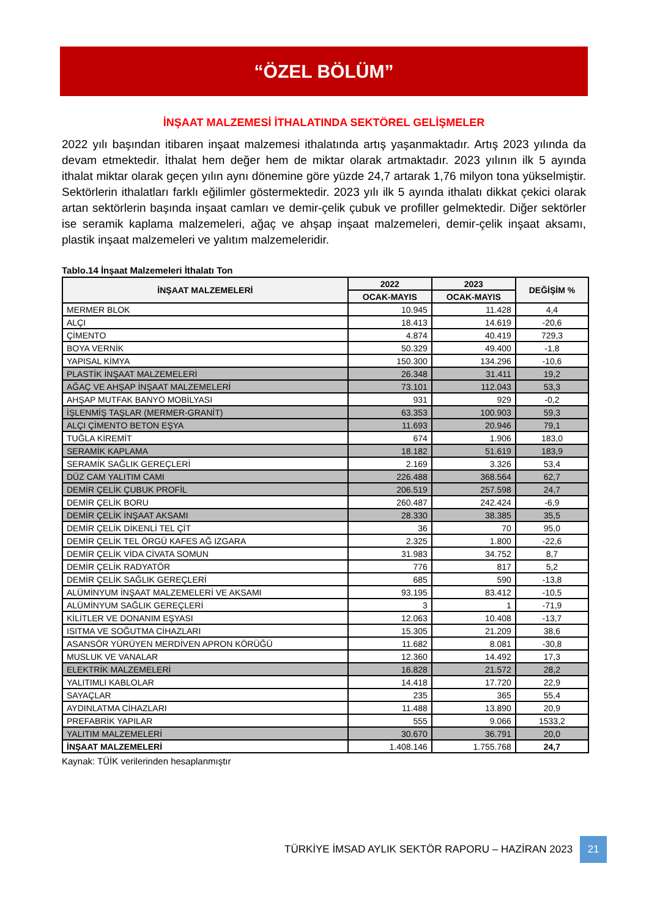“ÖZEL BÖLÜM”
İNŞAAT MALZEMESİ İTHALATINDA SEKTÖREL GELİŞMELER
2022 yılı başından itibaren inşaat malzemesi ithalatında artış yaşanmaktadır. Artış 2023 yılında da devam etmektedir. İthalat hem değer hem de miktar olarak artmaktadır. 2023 yılının ilk 5 ayında ithalat miktar olarak geçen yılın aynı dönemine göre yüzde 24,7 artarak 1,76 milyon tona yükselmiştir. Sektörlerin ithalatları farklı eğilimler göstermektedir. 2023 yılı ilk 5 ayında ithalatı dikkat çekici olarak artan sektörlerin başında inşaat camları ve demir-çelik çubuk ve profiller gelmektedir. Diğer sektörler ise seramik kaplama malzemeleri, ağaç ve ahşap inşaat malzemeleri, demir-çelik inşaat aksamı, plastik inşaat malzemeleri ve yalıtım malzemeleridir.
Tablo.14 İnşaat Malzemeleri İthalatı Ton
| İNŞAAT MALZEMELERİ | 2022 | 2023 | DEĞİŞİM % |
| --- | --- | --- | --- |
| | OCAK-MAYIS | OCAK-MAYIS | |
| MERMER BLOK | 10.945 | 11.428 | 4,4 |
| ALÇI | 18.413 | 14.619 | -20,6 |
| ÇİMENTO | 4.874 | 40.419 | 729,3 |
| BOYA VERNİK | 50.329 | 49.400 | -1,8 |
| YAPISAL KİMYA | 150.300 | 134.296 | -10,6 |
| PLASTİK İNŞAAT MALZEMELERİ | 26.348 | 31.411 | 19,2 |
| AĞAÇ VE AHŞAP İNŞAAT MALZEMELERİ | 73.101 | 112.043 | 53,3 |
| AHŞAP MUTFAK BANYO MOBİLYASI | 931 | 929 | -0,2 |
| İŞLENMİŞ TAŞLAR (MERMER-GRANİT) | 63.353 | 100.903 | 59,3 |
| ALÇI ÇİMENTO BETON EŞYA | 11.693 | 20.946 | 79,1 |
| TUĞLA KİREMİT | 674 | 1.906 | 183,0 |
| SERAMİK KAPLAMA | 18.182 | 51.619 | 183,9 |
| SERAMİK SAĞLIK GEREÇLERİ | 2.169 | 3.326 | 53,4 |
| DÜZ CAM YALITIM CAMI | 226.488 | 368.564 | 62,7 |
| DEMİR ÇELİK ÇUBUK PROFİL | 206.519 | 257.598 | 24,7 |
| DEMİR ÇELİK BORU | 260.487 | 242.424 | -6,9 |
| DEMİR ÇELİK İNŞAAT AKSAMI | 28.330 | 38.385 | 35,5 |
| DEMİR ÇELİK DİKENLİ TEL ÇİT | 36 | 70 | 95,0 |
| DEMİR ÇELİK TEL ÖRGÜ KAFES AĞ IZGARA | 2.325 | 1.800 | -22,6 |
| DEMİR ÇELİK VİDA CİVATA SOMUN | 31.983 | 34.752 | 8,7 |
| DEMİR ÇELİK RADYATÖR | 776 | 817 | 5,2 |
| DEMİR ÇELİK SAĞLIK GEREÇLERİ | 685 | 590 | -13,8 |
| ALÜMİNYUM İNŞAAT MALZEMELERİ VE AKSAMI | 93.195 | 83.412 | -10,5 |
| ALÜMİNYUM SAĞLIK GEREÇLERİ | 3 | 1 | -71,9 |
| KİLİTLER VE DONANIM EŞYASI | 12.063 | 10.408 | -13,7 |
| ISITMA VE SOĞUTMA CİHAZLARI | 15.305 | 21.209 | 38,6 |
| ASANSÖR YÜRÜYEN MERDİVEN APRON KÖRÜĞÜ | 11.682 | 8.081 | -30,8 |
| MUSLUK VE VANALAR | 12.360 | 14.492 | 17,3 |
| ELEKTRİK MALZEMELERİ | 16.828 | 21.572 | 28,2 |
| YALITIMLI KABLOLAR | 14.418 | 17.720 | 22,9 |
| SAYAÇLAR | 235 | 365 | 55,4 |
| AYDINLATMA CİHAZLARI | 11.488 | 13.890 | 20,9 |
| PREFABRİK YAPILAR | 555 | 9.066 | 1533,2 |
| YALITIM MALZEMELERİ | 30.670 | 36.791 | 20,0 |
| İNŞAAT MALZEMELERİ | 1.408.146 | 1.755.768 | 24,7 |
Kaynak: TÜİK verilerinden hesaplanmıştır
TÜRKİYE İMSAD AYLIK SEKTÖR RAPORU – HAZİRAN 2023 21